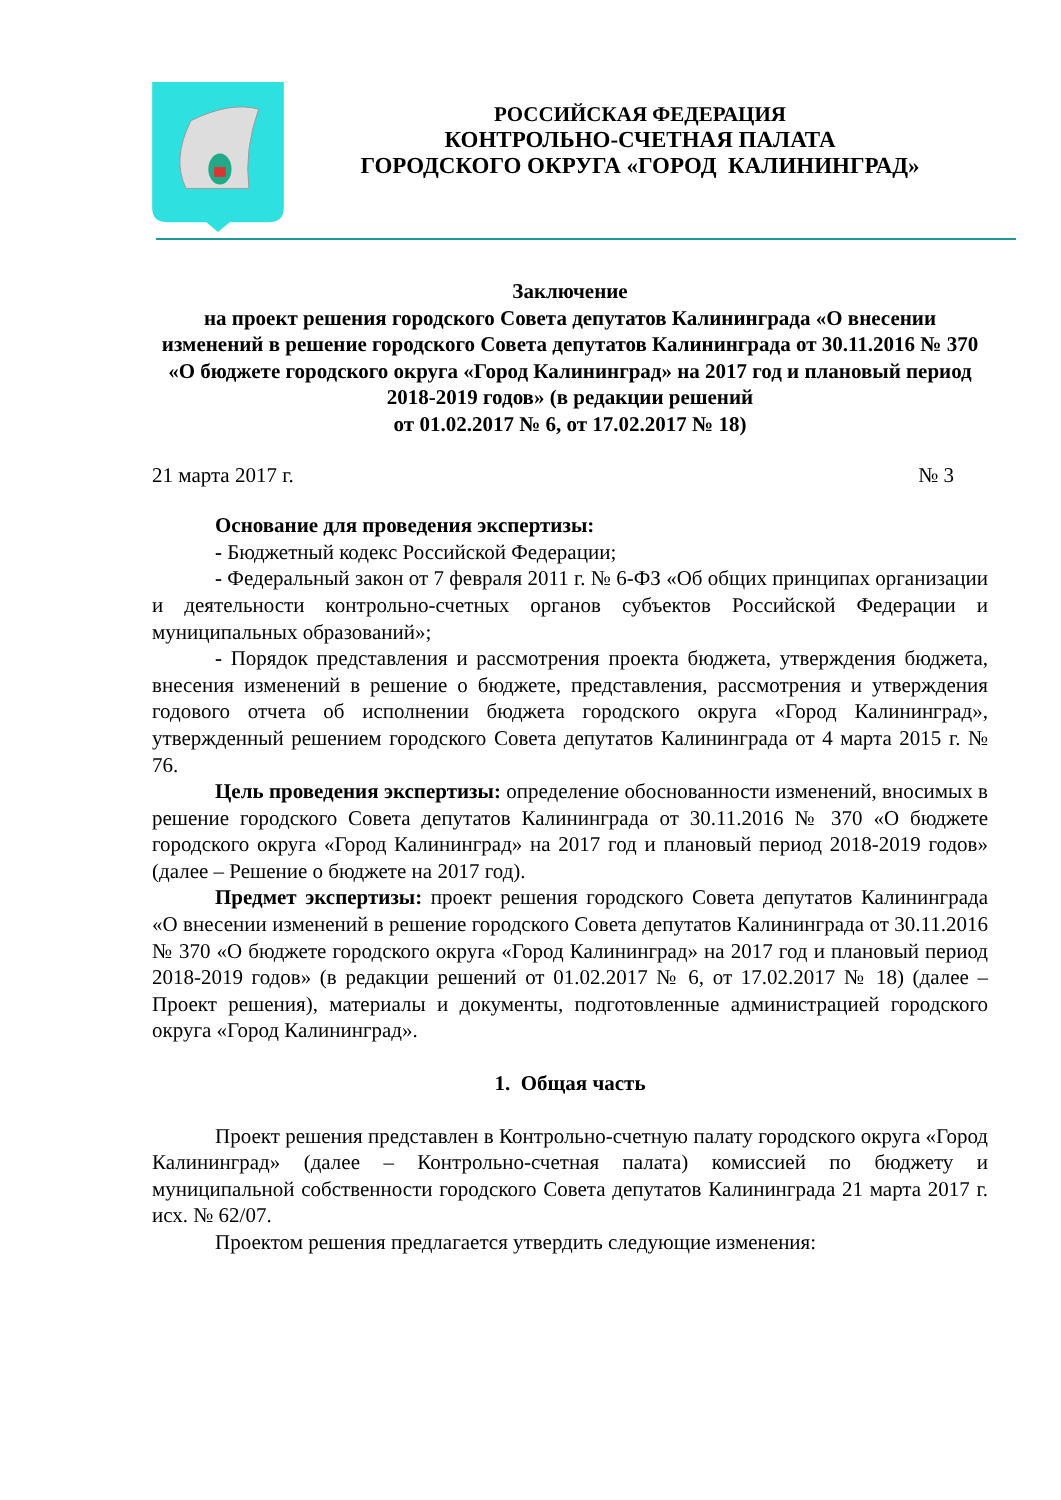РОССИЙСКАЯ ФЕДЕРАЦИЯ
КОНТРОЛЬНО-СЧЕТНАЯ ПАЛАТА
ГОРОДСКОГО ОКРУГА «ГОРОД КАЛИНИНГРАД»
Заключение
на проект решения городского Совета депутатов Калининграда «О внесении изменений в решение городского Совета депутатов Калининграда от 30.11.2016 № 370 «О бюджете городского округа «Город Калининград» на 2017 год и плановый период 2018-2019 годов» (в редакции решений
от 01.02.2017 № 6, от 17.02.2017 № 18)
21 марта 2017 г. № 3
Основание для проведения экспертизы:
- Бюджетный кодекс Российской Федерации;
- Федеральный закон от 7 февраля 2011 г. № 6-ФЗ «Об общих принципах организации и деятельности контрольно-счетных органов субъектов Российской Федерации и муниципальных образований»;
- Порядок представления и рассмотрения проекта бюджета, утверждения бюджета, внесения изменений в решение о бюджете, представления, рассмотрения и утверждения годового отчета об исполнении бюджета городского округа «Город Калининград», утвержденный решением городского Совета депутатов Калининграда от 4 марта 2015 г. № 76.
Цель проведения экспертизы: определение обоснованности изменений, вносимых в решение городского Совета депутатов Калининграда от 30.11.2016 № 370 «О бюджете городского округа «Город Калининград» на 2017 год и плановый период 2018-2019 годов» (далее – Решение о бюджете на 2017 год).
Предмет экспертизы: проект решения городского Совета депутатов Калининграда «О внесении изменений в решение городского Совета депутатов Калининграда от 30.11.2016 № 370 «О бюджете городского округа «Город Калининград» на 2017 год и плановый период 2018-2019 годов» (в редакции решений от 01.02.2017 № 6, от 17.02.2017 № 18) (далее – Проект решения), материалы и документы, подготовленные администрацией городского округа «Город Калининград».
1. Общая часть
Проект решения представлен в Контрольно-счетную палату городского округа «Город Калининград» (далее – Контрольно-счетная палата) комиссией по бюджету и муниципальной собственности городского Совета депутатов Калининграда 21 марта 2017 г. исх. № 62/07.
Проектом решения предлагается утвердить следующие изменения: